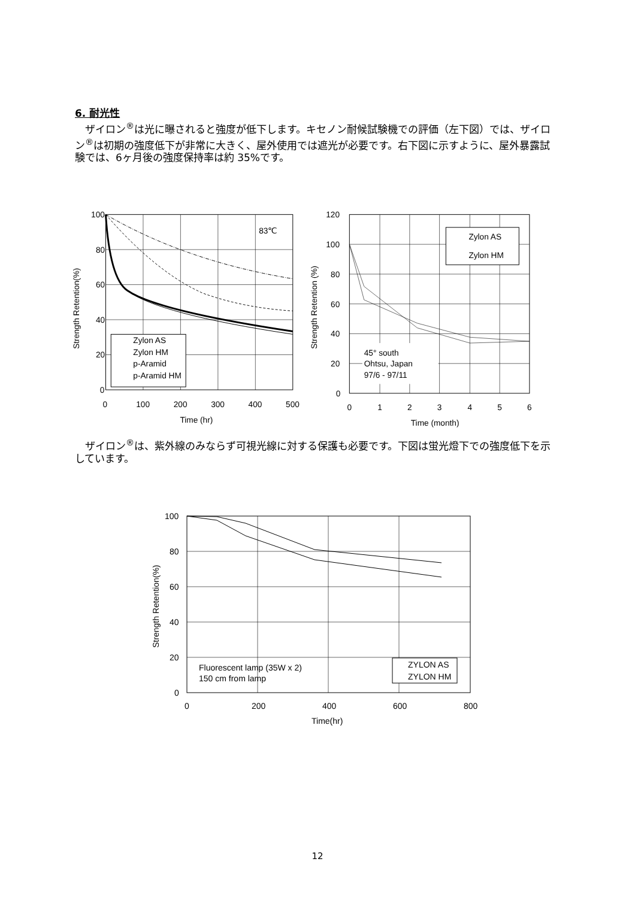6. 耐光性
　ザイロン<sup>®</sup>は光に曝されると強度が低下します。キセノン耐候試験機での評価（左下図）では、ザイロン<sup>®</sup>は初期の強度低下が非常に大きく、屋外使用では遮光が必要です。右下図に示すように、屋外暴露試験では、6ヶ月後の強度保持率は約 35%です。
83℃
Zylon AS
Zylon HM
p-Aramid
p-Aramid HM
100
80
60
40
20
0
0
100
200
300
400
500
Time (hr)
Strength Retention(%)
Zylon AS
Zylon HM
45° south
Ohtsu, Japan
97/6 - 97/11
120
100
80
60
40
20
0
0
1
2
3
4
5
6
Time (month)
Strength Retention (%)
　ザイロン<sup>®</sup>は、紫外線のみならず可視光線に対する保護も必要です。下図は蛍光燈下での強度低下を示しています。
ZYLON AS
ZYLON HM
Fluorescent lamp (35W x 2)
150 cm from lamp
100
80
60
40
20
0
0
200
400
600
800
Time(hr)
Strength Retention(%)
12